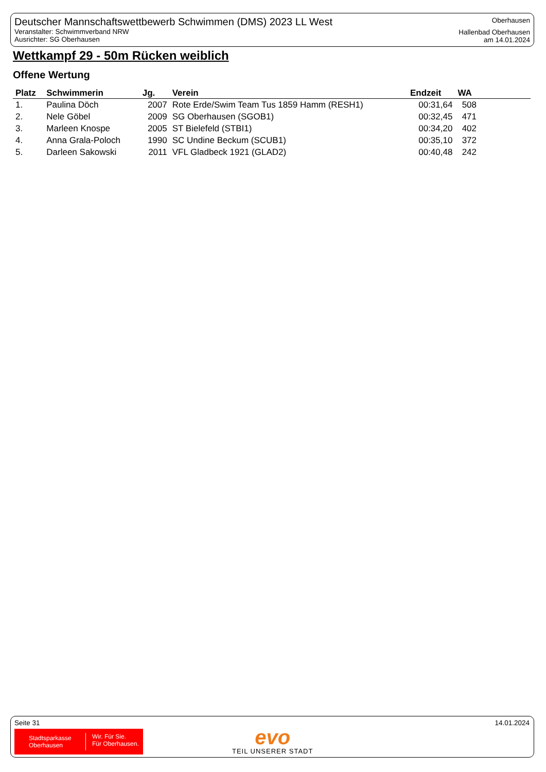Deutscher Mannschaftswettbewerb Schwimmen (DMS) 2023 LL West
Veranstalter: Schwimmverband NRW
Ausrichter: SG Oberhausen
Oberhausen
Hallenbad Oberhausen
am 14.01.2024
Wettkampf 29 - 50m Rücken weiblich
Offene Wertung
| Platz | Schwimmerin | Jg. | Verein | Endzeit | WA | |
| --- | --- | --- | --- | --- | --- | --- |
| 1. | Paulina Döch | 2007 | Rote Erde/Swim Team Tus 1859 Hamm (RESH1) | 00:31,64 | 508 | |
| 2. | Nele Göbel | 2009 | SG Oberhausen (SGOB1) | 00:32,45 | 471 | |
| 3. | Marleen Knospe | 2005 | ST Bielefeld (STBI1) | 00:34,20 | 402 | |
| 4. | Anna Grala-Poloch | 1990 | SC Undine Beckum (SCUB1) | 00:35,10 | 372 | |
| 5. | Darleen Sakowski | 2011 | VFL Gladbeck 1921 (GLAD2) | 00:40,48 | 242 | |
Seite 31 14.01.2024
Stadtsparkasse
Oberhausen
Wir. Für Sie.
Für Oberhausen.
evo
TEIL UNSERER STADT